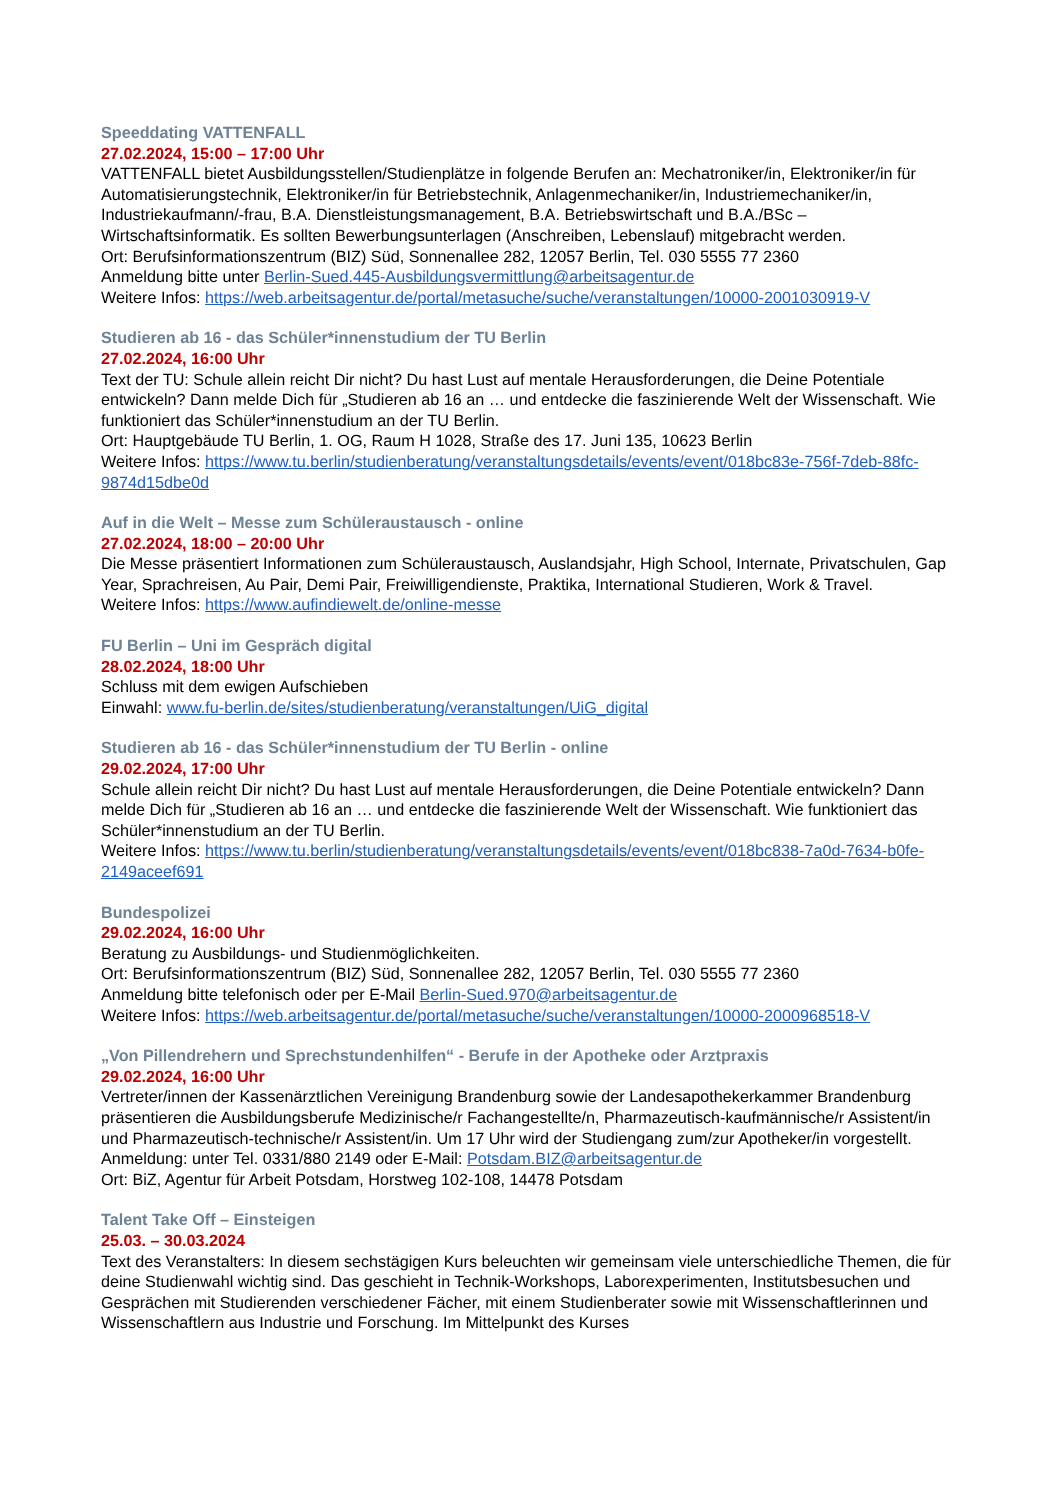Speeddating VATTENFALL
27.02.2024, 15:00 – 17:00 Uhr
VATTENFALL bietet Ausbildungsstellen/Studienplätze in folgende Berufen an: Mechatroniker/in, Elektroniker/in für Automatisierungstechnik, Elektroniker/in für Betriebstechnik, Anlagenmechaniker/in, Industriemechaniker/in, Industriekaufmann/-frau, B.A. Dienstleistungsmanagement, B.A. Betriebswirtschaft und B.A./BSc – Wirtschaftsinformatik. Es sollten Bewerbungsunterlagen (Anschreiben, Lebenslauf) mitgebracht werden.
Ort: Berufsinformationszentrum (BIZ) Süd, Sonnenallee 282, 12057 Berlin, Tel. 030 5555 77 2360
Anmeldung bitte unter Berlin-Sued.445-Ausbildungsvermittlung@arbeitsagentur.de
Weitere Infos: https://web.arbeitsagentur.de/portal/metasuche/suche/veranstaltungen/10000-2001030919-V
Studieren ab 16 - das Schüler*innenstudium der TU Berlin
27.02.2024, 16:00 Uhr
Text der TU: Schule allein reicht Dir nicht? Du hast Lust auf mentale Herausforderungen, die Deine Potentiale entwickeln? Dann melde Dich für „Studieren ab 16 an … und entdecke die faszinierende Welt der Wissenschaft. Wie funktioniert das Schüler*innenstudium an der TU Berlin.
Ort: Hauptgebäude TU Berlin, 1. OG, Raum H 1028, Straße des 17. Juni 135, 10623 Berlin
Weitere Infos: https://www.tu.berlin/studienberatung/veranstaltungsdetails/events/event/018bc83e-756f-7deb-88fc-9874d15dbe0d
Auf in die Welt – Messe zum Schüleraustausch - online
27.02.2024, 18:00 – 20:00 Uhr
Die Messe präsentiert Informationen zum Schüleraustausch, Auslandsjahr, High School, Internate, Privatschulen, Gap Year, Sprachreisen, Au Pair, Demi Pair, Freiwilligendienste, Praktika, International Studieren, Work & Travel.
Weitere Infos: https://www.aufindiewelt.de/online-messe
FU Berlin – Uni im Gespräch digital
28.02.2024, 18:00 Uhr
Schluss mit dem ewigen Aufschieben
Einwahl: www.fu-berlin.de/sites/studienberatung/veranstaltungen/UiG_digital
Studieren ab 16 - das Schüler*innenstudium der TU Berlin - online
29.02.2024, 17:00 Uhr
Schule allein reicht Dir nicht? Du hast Lust auf mentale Herausforderungen, die Deine Potentiale entwickeln? Dann melde Dich für „Studieren ab 16 an … und entdecke die faszinierende Welt der Wissenschaft. Wie funktioniert das Schüler*innenstudium an der TU Berlin.
Weitere Infos: https://www.tu.berlin/studienberatung/veranstaltungsdetails/events/event/018bc838-7a0d-7634-b0fe-2149aceef691
Bundespolizei
29.02.2024, 16:00 Uhr
Beratung zu Ausbildungs- und Studienmöglichkeiten.
Ort: Berufsinformationszentrum (BIZ) Süd, Sonnenallee 282, 12057 Berlin, Tel. 030 5555 77 2360
Anmeldung bitte telefonisch oder per E-Mail Berlin-Sued.970@arbeitsagentur.de
Weitere Infos: https://web.arbeitsagentur.de/portal/metasuche/suche/veranstaltungen/10000-2000968518-V
„Von Pillendrehern und Sprechstundenhilfen“ - Berufe in der Apotheke oder Arztpraxis
29.02.2024, 16:00 Uhr
Vertreter/innen der Kassenärztlichen Vereinigung Brandenburg sowie der Landesapothekerkammer Brandenburg präsentieren die Ausbildungsberufe Medizinische/r Fachangestellte/n, Pharmazeutisch-kaufmännische/r Assistent/in und Pharmazeutisch-technische/r Assistent/in. Um 17 Uhr wird der Studiengang zum/zur Apotheker/in vorgestellt.
Anmeldung: unter Tel. 0331/880 2149 oder E-Mail: Potsdam.BIZ@arbeitsagentur.de
Ort: BiZ, Agentur für Arbeit Potsdam, Horstweg 102-108, 14478 Potsdam
Talent Take Off – Einsteigen
25.03. – 30.03.2024
Text des Veranstalters: In diesem sechstägigen Kurs beleuchten wir gemeinsam viele unterschiedliche Themen, die für deine Studienwahl wichtig sind. Das geschieht in Technik-Workshops, Laborexperimenten, Institutsbesuchen und Gesprächen mit Studierenden verschiedener Fächer, mit einem Studienberater sowie mit Wissenschaftlerinnen und Wissenschaftlern aus Industrie und Forschung. Im Mittelpunkt des Kurses